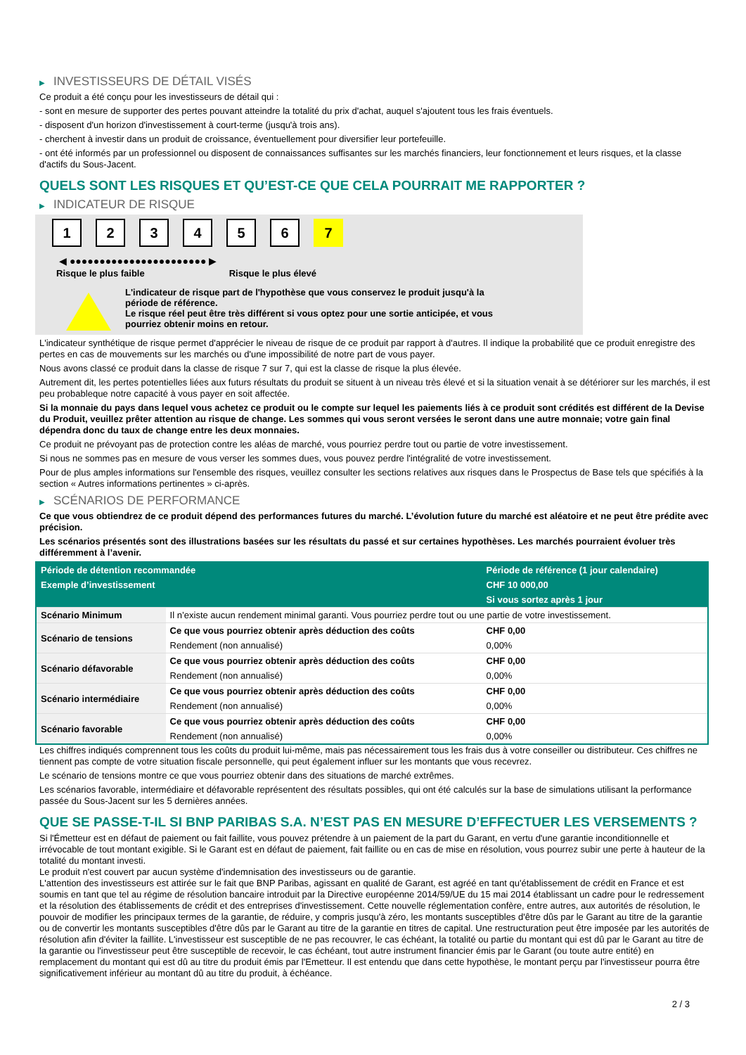▶ INVESTISSEURS DE DÉTAIL VISÉS
Ce produit a été conçu pour les investisseurs de détail qui :
- sont en mesure de supporter des pertes pouvant atteindre la totalité du prix d'achat, auquel s'ajoutent tous les frais éventuels.
- disposent d'un horizon d'investissement à court-terme (jusqu'à trois ans).
- cherchent à investir dans un produit de croissance, éventuellement pour diversifier leur portefeuille.
- ont été informés par un professionnel ou disposent de connaissances suffisantes sur les marchés financiers, leur fonctionnement et leurs risques, et la classe d'actifs du Sous-Jacent.
QUELS SONT LES RISQUES ET QU’EST-CE QUE CELA POURRAIT ME RAPPORTER ?
▶ INDICATEUR DE RISQUE
1 2 3 4 5 6 7
◀ ●●●●●●●●●●●●●●●●●●●●●●● ▶
Risque le plus faible Risque le plus élevé
L'indicateur de risque part de l'hypothèse que vous conservez le produit jusqu'à la
période de référence.
Le risque réel peut être très différent si vous optez pour une sortie anticipée, et vous
pourriez obtenir moins en retour.
L'indicateur synthétique de risque permet d'apprécier le niveau de risque de ce produit par rapport à d'autres. Il indique la probabilité que ce produit enregistre des pertes en cas de mouvements sur les marchés ou d'une impossibilité de notre part de vous payer.
Nous avons classé ce produit dans la classe de risque 7 sur 7, qui est la classe de risque la plus élevée.
Autrement dit, les pertes potentielles liées aux futurs résultats du produit se situent à un niveau très élevé et si la situation venait à se détériorer sur les marchés, il est peu probableque notre capacité à vous payer en soit affectée.
Si la monnaie du pays dans lequel vous achetez ce produit ou le compte sur lequel les paiements liés à ce produit sont crédités est différent de la Devise du Produit, veuillez prêter attention au risque de change. Les sommes qui vous seront versées le seront dans une autre monnaie; votre gain final dépendra donc du taux de change entre les deux monnaies.
Ce produit ne prévoyant pas de protection contre les aléas de marché, vous pourriez perdre tout ou partie de votre investissement.
Si nous ne sommes pas en mesure de vous verser les sommes dues, vous pouvez perdre l'intégralité de votre investissement.
Pour de plus amples informations sur l'ensemble des risques, veuillez consulter les sections relatives aux risques dans le Prospectus de Base tels que spécifiés à la section « Autres informations pertinentes » ci-après.
▶ SCÉNARIOS DE PERFORMANCE
Ce que vous obtiendrez de ce produit dépend des performances futures du marché. L’évolution future du marché est aléatoire et ne peut être prédite avec précision.
Les scénarios présentés sont des illustrations basées sur les résultats du passé et sur certaines hypothèses. Les marchés pourraient évoluer très différemment à l’avenir.
| Période de détention recommandée | | Période de référence (1 jour calendaire) |
| --- | --- | --- |
| Exemple d’investissement | | CHF 10 000,00 |
| | | Si vous sortez après 1 jour |
| Scénario Minimum | Il n’existe aucun rendement minimal garanti. Vous pourriez perdre tout ou une partie de votre investissement. | |
| Scénario de tensions | Ce que vous pourriez obtenir après déduction des coûts | CHF 0,00 |
| | Rendement (non annualisé) | 0,00% |
| Scénario défavorable | Ce que vous pourriez obtenir après déduction des coûts | CHF 0,00 |
| | Rendement (non annualisé) | 0,00% |
| Scénario intermédiaire | Ce que vous pourriez obtenir après déduction des coûts | CHF 0,00 |
| | Rendement (non annualisé) | 0,00% |
| Scénario favorable | Ce que vous pourriez obtenir après déduction des coûts | CHF 0,00 |
| | Rendement (non annualisé) | 0,00% |
Les chiffres indiqués comprennent tous les coûts du produit lui-même, mais pas nécessairement tous les frais dus à votre conseiller ou distributeur. Ces chiffres ne tiennent pas compte de votre situation fiscale personnelle, qui peut également influer sur les montants que vous recevrez.
Le scénario de tensions montre ce que vous pourriez obtenir dans des situations de marché extrêmes.
Les scénarios favorable, intermédiaire et défavorable représentent des résultats possibles, qui ont été calculés sur la base de simulations utilisant la performance passée du Sous-Jacent sur les 5 dernières années.
QUE SE PASSE-T-IL SI BNP PARIBAS S.A. N’EST PAS EN MESURE D’EFFECTUER LES VERSEMENTS ?
Si l'Émetteur est en défaut de paiement ou fait faillite, vous pouvez prétendre à un paiement de la part du Garant, en vertu d'une garantie inconditionnelle et irrévocable de tout montant exigible. Si le Garant est en défaut de paiement, fait faillite ou en cas de mise en résolution, vous pourrez subir une perte à hauteur de la totalité du montant investi.
Le produit n'est couvert par aucun système d'indemnisation des investisseurs ou de garantie.
L'attention des investisseurs est attirée sur le fait que BNP Paribas, agissant en qualité de Garant, est agréé en tant qu'établissement de crédit en France et est soumis en tant que tel au régime de résolution bancaire introduit par la Directive européenne 2014/59/UE du 15 mai 2014 établissant un cadre pour le redressement et la résolution des établissements de crédit et des entreprises d'investissement. Cette nouvelle réglementation confère, entre autres, aux autorités de résolution, le pouvoir de modifier les principaux termes de la garantie, de réduire, y compris jusqu'à zéro, les montants susceptibles d'être dûs par le Garant au titre de la garantie ou de convertir les montants susceptibles d'être dûs par le Garant au titre de la garantie en titres de capital. Une restructuration peut être imposée par les autorités de résolution afin d'éviter la faillite. L'investisseur est susceptible de ne pas recouvrer, le cas échéant, la totalité ou partie du montant qui est dû par le Garant au titre de la garantie ou l'investisseur peut être susceptible de recevoir, le cas échéant, tout autre instrument financier émis par le Garant (ou toute autre entité) en remplacement du montant qui est dû au titre du produit émis par l'Emetteur. Il est entendu que dans cette hypothèse, le montant perçu par l'investisseur pourra être significativement inférieur au montant dû au titre du produit, à échéance.
2 / 3